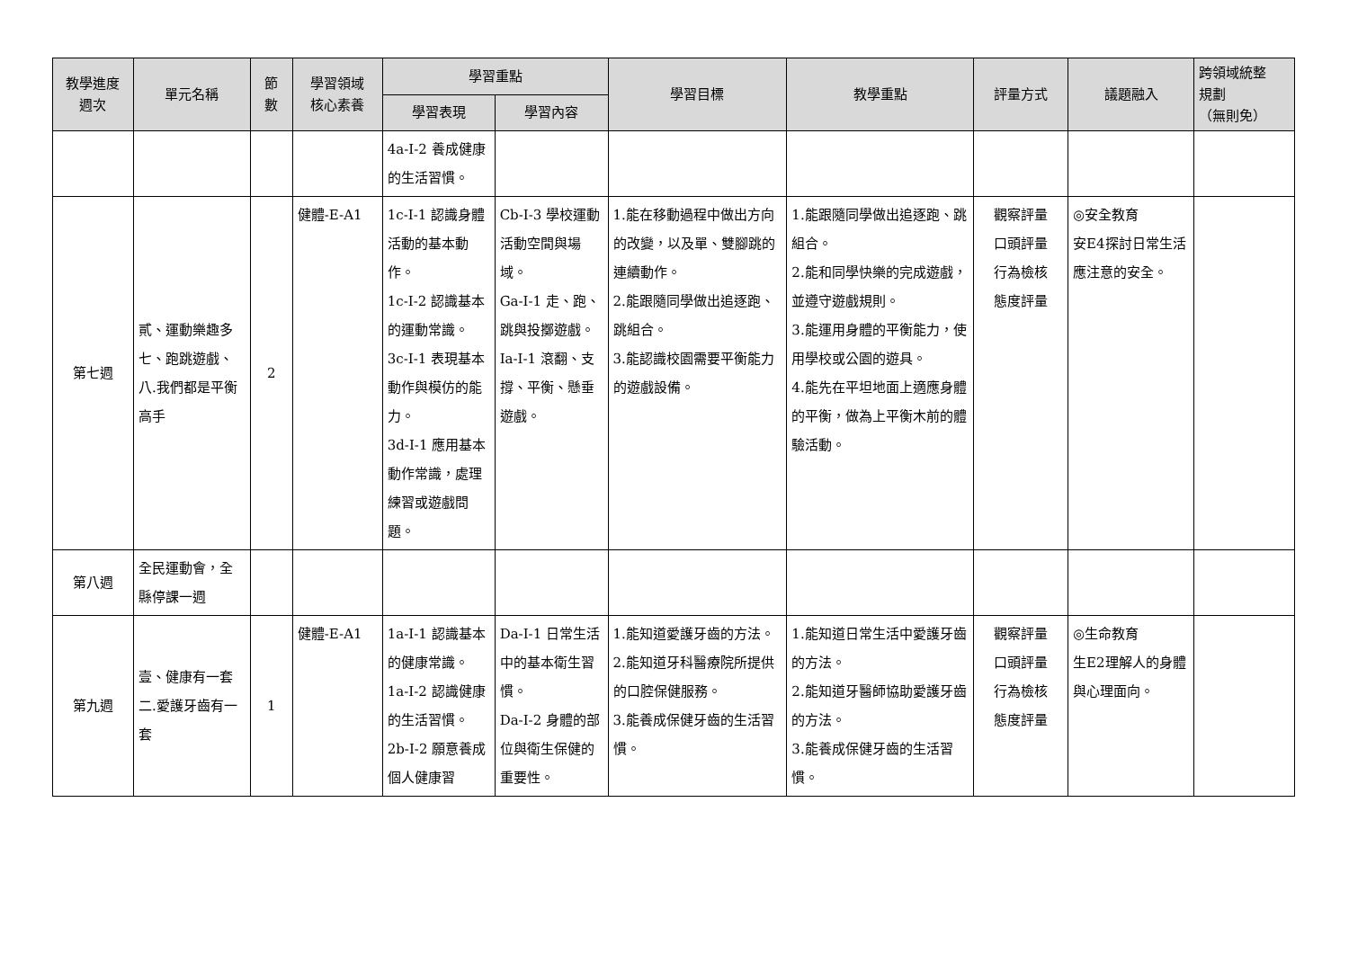| 教學進度 週次 | 單元名稱 | 節 數 | 學習領域 核心素養 | 學習重點 | | 學習目標 | 教學重點 | 評量方式 | 議題融入 | 跨領域統整 規劃 （無則免） |
| --- | --- | --- | --- | --- | --- | --- | --- | --- | --- | --- |
| | | | | 學習表現 | 學習內容 | | | | | |
| | | | | 4a-I-2 養成健康的生活習慣。 | | | | | | |
| 第七週 | 貳、運動樂趣多 七、跑跳遊戲、八.我們都是平衡高手 | 2 | 健體-E-A1 | 1c-I-1 認識身體活動的基本動作。 1c-I-2 認識基本的運動常識。 3c-I-1 表現基本動作與模仿的能力。 3d-I-1 應用基本動作常識，處理練習或遊戲問題。 | Cb-I-3 學校運動活動空間與場域。 Ga-I-1 走、跑、跳與投擲遊戲。 Ia-I-1 滾翻、支撐、平衡、懸垂遊戲。 | 1.能在移動過程中做出方向的改變，以及單、雙腳跳的連續動作。 2.能跟隨同學做出追逐跑、跳組合。 3.能認識校園需要平衡能力的遊戲設備。 | 1.能跟隨同學做出追逐跑、跳組合。 2.能和同學快樂的完成遊戲，並遵守遊戲規則。 3.能運用身體的平衡能力，使用學校或公園的遊具。 4.能先在平坦地面上適應身體的平衡，做為上平衡木前的體驗活動。 | 觀察評量 口頭評量 行為檢核 態度評量 | ◎安全教育 安E4探討日常生活應注意的安全。 | |
| 第八週 | 全民運動會，全縣停課一週 | | | | | | | | | |
| 第九週 | 壹、健康有一套 二.愛護牙齒有一套 | 1 | 健體-E-A1 | 1a-I-1 認識基本的健康常識。 1a-I-2 認識健康的生活習慣。 2b-I-2 願意養成個人健康習 | Da-I-1 日常生活中的基本衛生習慣。 Da-I-2 身體的部位與衛生保健的重要性。 | 1.能知道愛護牙齒的方法。 2.能知道牙科醫療院所提供的口腔保健服務。 3.能養成保健牙齒的生活習慣。 | 1.能知道日常生活中愛護牙齒的方法。 2.能知道牙醫師協助愛護牙齒的方法。 3.能養成保健牙齒的生活習慣。 | 觀察評量 口頭評量 行為檢核 態度評量 | ◎生命教育 生E2理解人的身體與心理面向。 | |